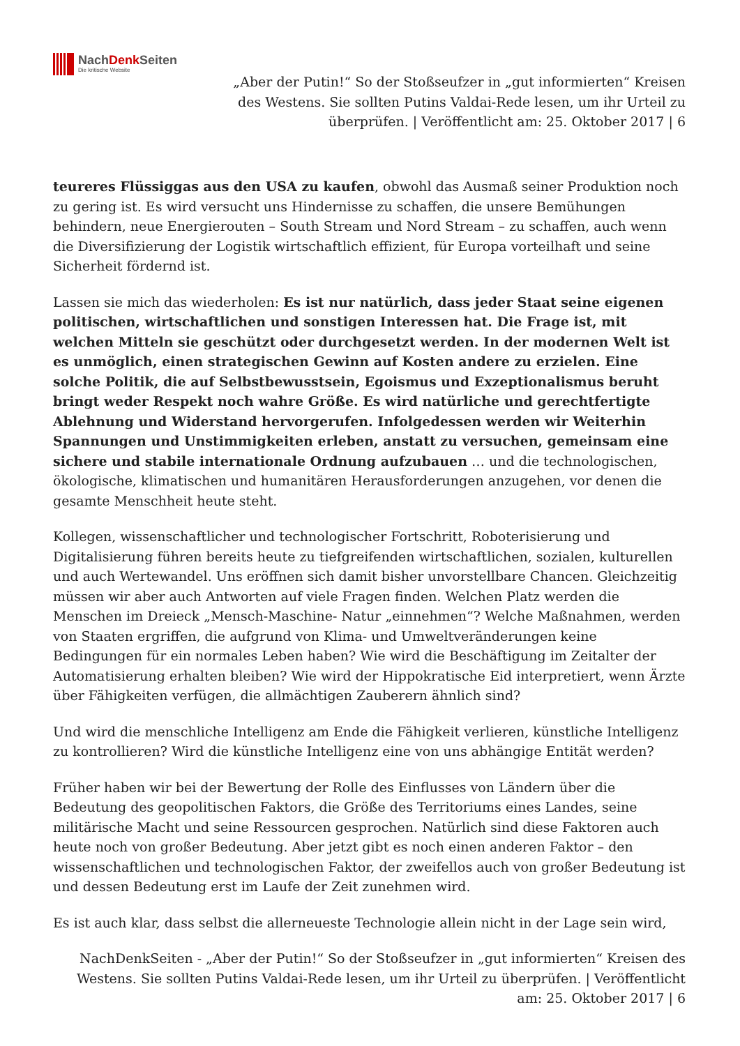NachDenk Seiten
Die kritische Website
„Aber der Putin!“ So der Stoßseufzer in „gut informierten“ Kreisen des Westens. Sie sollten Putins Valdai-Rede lesen, um ihr Urteil zu überprüfen. | Veröffentlicht am: 25. Oktober 2017 | 6
teureres Flüssiggas aus den USA zu kaufen, obwohl das Ausmaß seiner Produktion noch zu gering ist. Es wird versucht uns Hindernisse zu schaffen, die unsere Bemühungen behindern, neue Energierouten – South Stream und Nord Stream – zu schaffen, auch wenn die Diversifizierung der Logistik wirtschaftlich effizient, für Europa vorteilhaft und seine Sicherheit fördernd ist.
Lassen sie mich das wiederholen: Es ist nur natürlich, dass jeder Staat seine eigenen politischen, wirtschaftlichen und sonstigen Interessen hat. Die Frage ist, mit welchen Mitteln sie geschützt oder durchgesetzt werden. In der modernen Welt ist es unmöglich, einen strategischen Gewinn auf Kosten andere zu erzielen. Eine solche Politik, die auf Selbstbewusstsein, Egoismus und Exzeptionalismus beruht bringt weder Respekt noch wahre Größe. Es wird natürliche und gerechtfertigte Ablehnung und Widerstand hervorgerufen. Infolgedessen werden wir Weiterhin Spannungen und Unstimmigkeiten erleben, anstatt zu versuchen, gemeinsam eine sichere und stabile internationale Ordnung aufzubauen … und die technologischen, ökologische, klimatischen und humanitären Herausforderungen anzugehen, vor denen die gesamte Menschheit heute steht.
Kollegen, wissenschaftlicher und technologischer Fortschritt, Roboterisierung und Digitalisierung führen bereits heute zu tiefgreifenden wirtschaftlichen, sozialen, kulturellen und auch Wertewandel. Uns eröffnen sich damit bisher unvorstellbare Chancen. Gleichzeitig müssen wir aber auch Antworten auf viele Fragen finden. Welchen Platz werden die Menschen im Dreieck „Mensch-Maschine- Natur „einnehmen“? Welche Maßnahmen, werden von Staaten ergriffen, die aufgrund von Klima- und Umweltveränderungen keine Bedingungen für ein normales Leben haben? Wie wird die Beschäftigung im Zeitalter der Automatisierung erhalten bleiben? Wie wird der Hippokratische Eid interpretiert, wenn Ärzte über Fähigkeiten verfügen, die allmächtigen Zauberern ähnlich sind?
Und wird die menschliche Intelligenz am Ende die Fähigkeit verlieren, künstliche Intelligenz zu kontrollieren? Wird die künstliche Intelligenz eine von uns abhängige Entität werden?
Früher haben wir bei der Bewertung der Rolle des Einflusses von Ländern über die Bedeutung des geopolitischen Faktors, die Größe des Territoriums eines Landes, seine militärische Macht und seine Ressourcen gesprochen. Natürlich sind diese Faktoren auch heute noch von großer Bedeutung. Aber jetzt gibt es noch einen anderen Faktor – den wissenschaftlichen und technologischen Faktor, der zweifellos auch von großer Bedeutung ist und dessen Bedeutung erst im Laufe der Zeit zunehmen wird.
Es ist auch klar, dass selbst die allerneueste Technologie allein nicht in der Lage sein wird,
NachDenkSeiten - „Aber der Putin!“ So der Stoßseufzer in „gut informierten“ Kreisen des Westens. Sie sollten Putins Valdai-Rede lesen, um ihr Urteil zu überprüfen. | Veröffentlicht am: 25. Oktober 2017 | 6